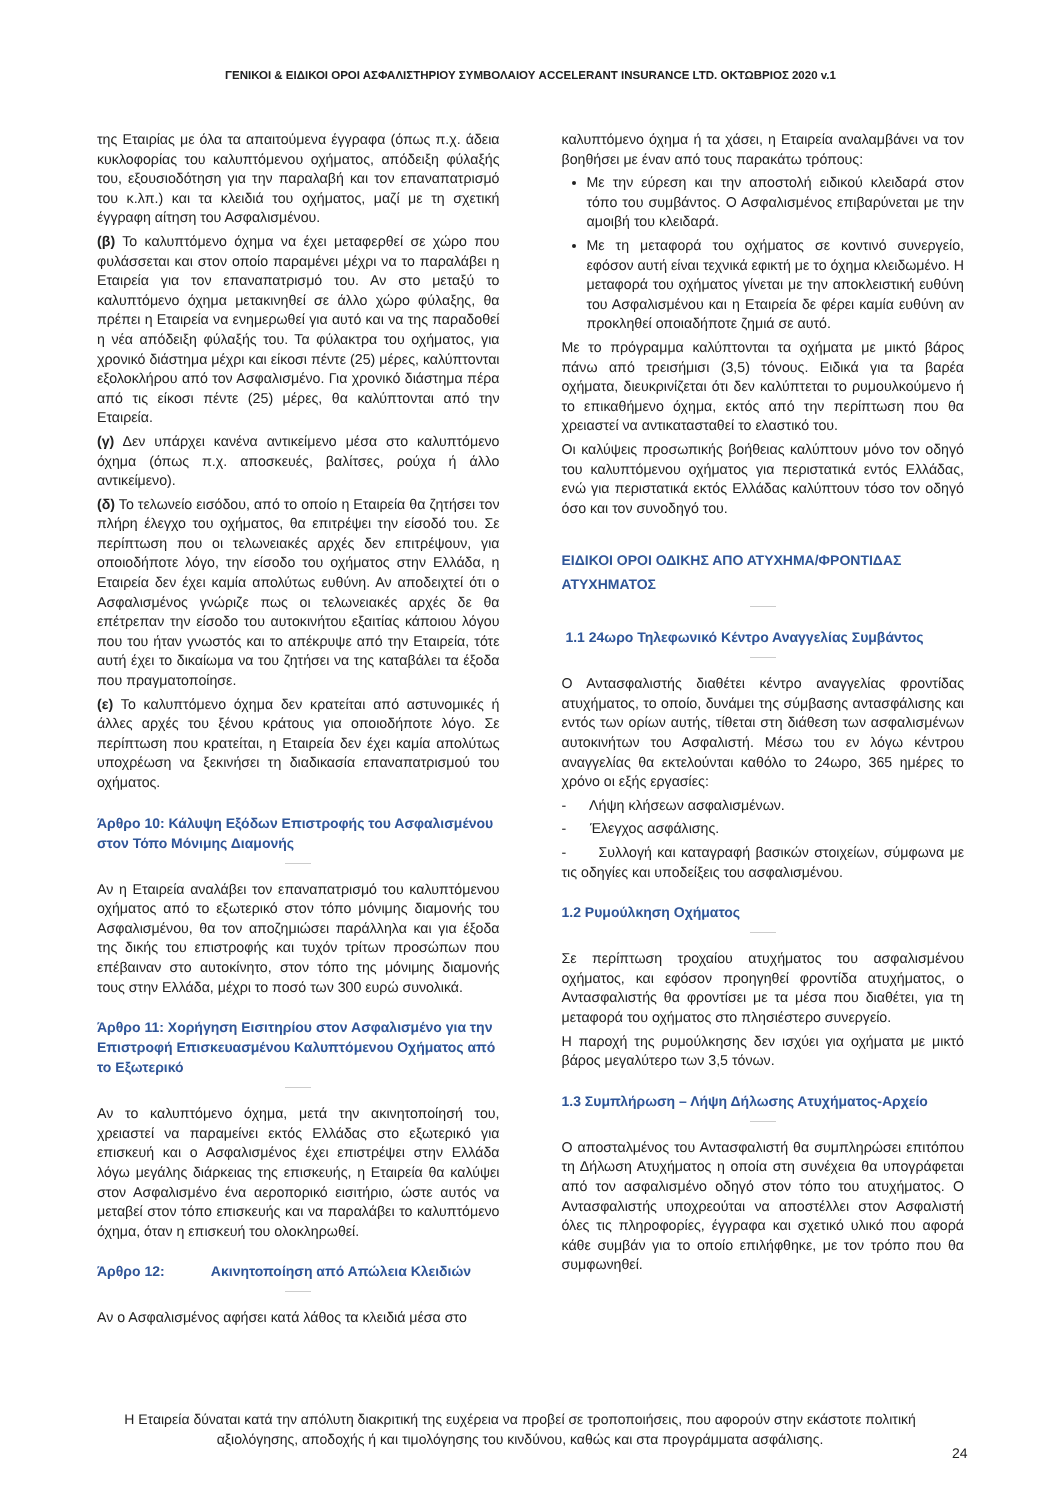ΓΕΝΙΚΟΙ & ΕΙΔΙΚΟΙ ΟΡΟΙ ΑΣΦΑΛΙΣΤΗΡΙΟΥ ΣΥΜΒΟΛΑΙΟΥ ACCELERANT INSURANCE LTD. ΟΚΤΩΒΡΙΟΣ 2020 v.1
της Εταιρίας με όλα τα απαιτούμενα έγγραφα (όπως π.χ. άδεια κυκλοφορίας του καλυπτόμενου οχήματος, απόδειξη φύλαξής του, εξουσιοδότηση για την παραλαβή και τον επαναπατρισμό του κ.λπ.) και τα κλειδιά του οχήματος, μαζί με τη σχετική έγγραφη αίτηση του Ασφαλισμένου.
(β) Το καλυπτόμενο όχημα να έχει μεταφερθεί σε χώρο που φυλάσσεται και στον οποίο παραμένει μέχρι να το παραλάβει η Εταιρεία για τον επαναπατρισμό του. Αν στο μεταξύ το καλυπτόμενο όχημα μετακινηθεί σε άλλο χώρο φύλαξης, θα πρέπει η Εταιρεία να ενημερωθεί για αυτό και να της παραδοθεί η νέα απόδειξη φύλαξής του. Τα φύλακτρα του οχήματος, για χρονικό διάστημα μέχρι και είκοσι πέντε (25) μέρες, καλύπτονται εξολοκλήρου από τον Ασφαλισμένο. Για χρονικό διάστημα πέρα από τις είκοσι πέντε (25) μέρες, θα καλύπτονται από την Εταιρεία.
(γ) Δεν υπάρχει κανένα αντικείμενο μέσα στο καλυπτόμενο όχημα (όπως π.χ. αποσκευές, βαλίτσες, ρούχα ή άλλο αντικείμενο).
(δ) Το τελωνείο εισόδου, από το οποίο η Εταιρεία θα ζητήσει τον πλήρη έλεγχο του οχήματος, θα επιτρέψει την είσοδό του. Σε περίπτωση που οι τελωνειακές αρχές δεν επιτρέψουν, για οποιοδήποτε λόγο, την είσοδο του οχήματος στην Ελλάδα, η Εταιρεία δεν έχει καμία απολύτως ευθύνη. Αν αποδειχτεί ότι ο Ασφαλισμένος γνώριζε πως οι τελωνειακές αρχές δε θα επέτρεπαν την είσοδο του αυτοκινήτου εξαιτίας κάποιου λόγου που του ήταν γνωστός και το απέκρυψε από την Εταιρεία, τότε αυτή έχει το δικαίωμα να του ζητήσει να της καταβάλει τα έξοδα που πραγματοποίησε.
(ε) Το καλυπτόμενο όχημα δεν κρατείται από αστυνομικές ή άλλες αρχές του ξένου κράτους για οποιοδήποτε λόγο. Σε περίπτωση που κρατείται, η Εταιρεία δεν έχει καμία απολύτως υποχρέωση να ξεκινήσει τη διαδικασία επαναπατρισμού του οχήματος.
Άρθρο 10: Κάλυψη Εξόδων Επιστροφής του Ασφαλισμένου στον Τόπο Μόνιμης Διαμονής
Αν η Εταιρεία αναλάβει τον επαναπατρισμό του καλυπτόμενου οχήματος από το εξωτερικό στον τόπο μόνιμης διαμονής του Ασφαλισμένου, θα τον αποζημιώσει παράλληλα και για έξοδα της δικής του επιστροφής και τυχόν τρίτων προσώπων που επέβαιναν στο αυτοκίνητο, στον τόπο της μόνιμης διαμονής τους στην Ελλάδα, μέχρι το ποσό των 300 ευρώ συνολικά.
Άρθρο 11: Χορήγηση Εισιτηρίου στον Ασφαλισμένο για την Επιστροφή Επισκευασμένου Καλυπτόμενου Οχήματος από το Εξωτερικό
Αν το καλυπτόμενο όχημα, μετά την ακινητοποίησή του, χρειαστεί να παραμείνει εκτός Ελλάδας στο εξωτερικό για επισκευή και ο Ασφαλισμένος έχει επιστρέψει στην Ελλάδα λόγω μεγάλης διάρκειας της επισκευής, η Εταιρεία θα καλύψει στον Ασφαλισμένο ένα αεροπορικό εισιτήριο, ώστε αυτός να μεταβεί στον τόπο επισκευής και να παραλάβει το καλυπτόμενο όχημα, όταν η επισκευή του ολοκληρωθεί.
Άρθρο 12: Ακινητοποίηση από Απώλεια Κλειδιών
Αν ο Ασφαλισμένος αφήσει κατά λάθος τα κλειδιά μέσα στο
καλυπτόμενο όχημα ή τα χάσει, η Εταιρεία αναλαμβάνει να τον βοηθήσει με έναν από τους παρακάτω τρόπους:
Με την εύρεση και την αποστολή ειδικού κλειδαρά στον τόπο του συμβάντος. Ο Ασφαλισμένος επιβαρύνεται με την αμοιβή του κλειδαρά.
Με τη μεταφορά του οχήματος σε κοντινό συνεργείο, εφόσον αυτή είναι τεχνικά εφικτή με το όχημα κλειδωμένο. Η μεταφορά του οχήματος γίνεται με την αποκλειστική ευθύνη του Ασφαλισμένου και η Εταιρεία δε φέρει καμία ευθύνη αν προκληθεί οποιαδήποτε ζημιά σε αυτό.
Με το πρόγραμμα καλύπτονται τα οχήματα με μικτό βάρος πάνω από τρεισήμισι (3,5) τόνους. Ειδικά για τα βαρέα οχήματα, διευκρινίζεται ότι δεν καλύπτεται το ρυμουλκούμενο ή το επικαθήμενο όχημα, εκτός από την περίπτωση που θα χρειαστεί να αντικατασταθεί το ελαστικό του.
Οι καλύψεις προσωπικής βοήθειας καλύπτουν μόνο τον οδηγό του καλυπτόμενου οχήματος για περιστατικά εντός Ελλάδας, ενώ για περιστατικά εκτός Ελλάδας καλύπτουν τόσο τον οδηγό όσο και τον συνοδηγό του.
ΕΙΔΙΚΟΙ ΟΡΟΙ ΟΔΙΚΗΣ ΑΠΟ ΑΤΥΧΗΜΑ/ΦΡΟΝΤΙΔΑΣ ΑΤΥΧΗΜΑΤΟΣ
1.1 24ωρο Τηλεφωνικό Κέντρο Αναγγελίας Συμβάντος
Ο Αντασφαλιστής διαθέτει κέντρο αναγγελίας φροντίδας ατυχήματος, το οποίο, δυνάμει της σύμβασης αντασφάλισης και εντός των ορίων αυτής, τίθεται στη διάθεση των ασφαλισμένων αυτοκινήτων του Ασφαλιστή. Μέσω του εν λόγω κέντρου αναγγελίας θα εκτελούνται καθόλο το 24ωρο, 365 ημέρες το χρόνο οι εξής εργασίες:
- Λήψη κλήσεων ασφαλισμένων.
- Έλεγχος ασφάλισης.
- Συλλογή και καταγραφή βασικών στοιχείων, σύμφωνα με τις οδηγίες και υποδείξεις του ασφαλισμένου.
1.2 Ρυμούλκηση Οχήματος
Σε περίπτωση τροχαίου ατυχήματος του ασφαλισμένου οχήματος, και εφόσον προηγηθεί φροντίδα ατυχήματος, ο Αντασφαλιστής θα φροντίσει με τα μέσα που διαθέτει, για τη μεταφορά του οχήματος στο πλησιέστερο συνεργείο.
Η παροχή της ρυμούλκησης δεν ισχύει για οχήματα με μικτό βάρος μεγαλύτερο των 3,5 τόνων.
1.3 Συμπλήρωση – Λήψη Δήλωσης Ατυχήματος-Αρχείο
Ο αποσταλμένος του Αντασφαλιστή θα συμπληρώσει επιτόπου τη Δήλωση Ατυχήματος η οποία στη συνέχεια θα υπογράφεται από τον ασφαλισμένο οδηγό στον τόπο του ατυχήματος. Ο Αντασφαλιστής υποχρεούται να αποστέλλει στον Ασφαλιστή όλες τις πληροφορίες, έγγραφα και σχετικό υλικό που αφορά κάθε συμβάν για το οποίο επιλήφθηκε, με τον τρόπο που θα συμφωνηθεί.
Η Εταιρεία δύναται κατά την απόλυτη διακριτική της ευχέρεια να προβεί σε τροποποιήσεις, που αφορούν στην εκάστοτε πολιτική αξιολόγησης, αποδοχής ή και τιμολόγησης του κινδύνου, καθώς και στα προγράμματα ασφάλισης.
24